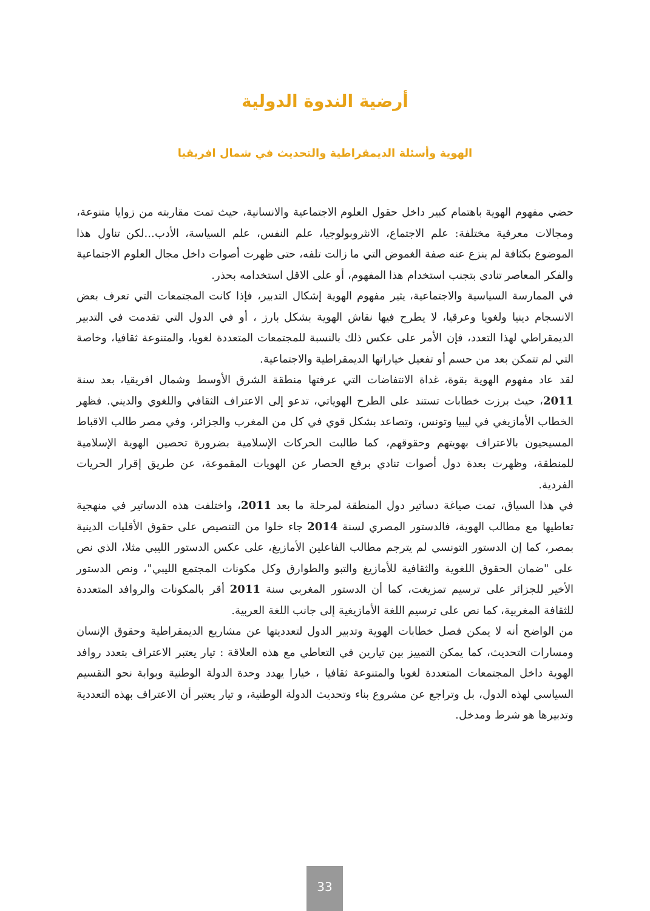أرضية الندوة الدولية
الهوية وأسئلة الديمقراطية والتحديث في شمال افريقيا
حضي مفهوم الهوية باهتمام كبير داخل حقول العلوم الاجتماعية والانسانية، حيث تمت مقاربته من زوايا متنوعة، ومجالات معرفية مختلفة: علم الاجتماع، الانثروبولوجيا، علم النفس، علم السياسة، الأدب...لكن تناول هذا الموضوع بكثافة لم ينزع عنه صفة الغموض التي ما زالت تلفه، حتى ظهرت أصوات داخل مجال العلوم الاجتماعية والفكر المعاصر تنادي بتجنب استخدام هذا المفهوم، أو على الاقل استخدامه بحذر.
في الممارسة السياسية والاجتماعية، يثير مفهوم الهوية إشكال التدبير، فإذا كانت المجتمعات التي تعرف بعض الانسجام دينيا ولغويا وعرقيا، لا يطرح فيها نقاش الهوية بشكل بارز ، أو في الدول التي تقدمت في التدبير الديمقراطي لهذا التعدد، فإن الأمر على عكس ذلك بالنسبة للمجتمعات المتعددة لغويا، والمتنوعة ثقافيا، وخاصة التي لم تتمكن بعد من حسم أو تفعيل خياراتها الديمقراطية والاجتماعية.
لقد عاد مفهوم الهوية بقوة، غداة الانتفاضات التي عرفتها منطقة الشرق الأوسط وشمال افريقيا، بعد سنة 2011، حيث برزت خطابات تستند على الطرح الهوياتي، تدعو إلى الاعتراف الثقافي واللغوي والديني. فظهر الخطاب الأمازيغي في ليبيا وتونس، وتصاعد بشكل قوي في كل من المغرب والجزائر، وفي مصر طالب الاقباط المسيحيون بالاعتراف بهويتهم وحقوقهم، كما طالبت الحركات الإسلامية بضرورة تحصين الهوية الإسلامية للمنطقة، وظهرت بعدة دول أصوات تنادي برفع الحصار عن الهويات المقموعة، عن طريق إقرار الحريات الفردية.
في هذا السياق، تمت صياغة دساتير دول المنطقة لمرحلة ما بعد 2011، واختلفت هذه الدساتير في منهجية تعاطيها مع مطالب الهوية، فالدستور المصري لسنة 2014 جاء خلوا من التنصيص على حقوق الأقليات الدينية بمصر، كما إن الدستور التونسي لم يترجم مطالب الفاعلين الأمازيغ، على عكس الدستور الليبي مثلا، الذي نص على "ضمان الحقوق اللغوية والثقافية للأمازيغ والتبو والطوارق وكل مكونات المجتمع الليبي"، ونص الدستور الأخير للجزائر على ترسيم تمزيغت، كما أن الدستور المغربي سنة 2011 أقر بالمكونات والروافد المتعددة للثقافة المغربية، كما نص على ترسيم اللغة الأمازيغية إلى جانب اللغة العربية.
من الواضح أنه لا يمكن فصل خطابات الهوية وتدبير الدول لتعدديتها عن مشاريع الديمقراطية وحقوق الإنسان ومسارات التحديث، كما يمكن التمييز بين تيارين في التعاطي مع هذه العلاقة : تيار يعتبر الاعتراف بتعدد روافد الهوية داخل المجتمعات المتعددة لغويا والمتنوعة ثقافيا ، خيارا يهدد وحدة الدولة الوطنية وبوابة نحو التقسيم السياسي لهذه الدول، بل وتراجع عن مشروع بناء وتحديث الدولة الوطنية، و تيار يعتبر أن الاعتراف بهذه التعددية وتدبيرها هو شرط ومدخل.
33